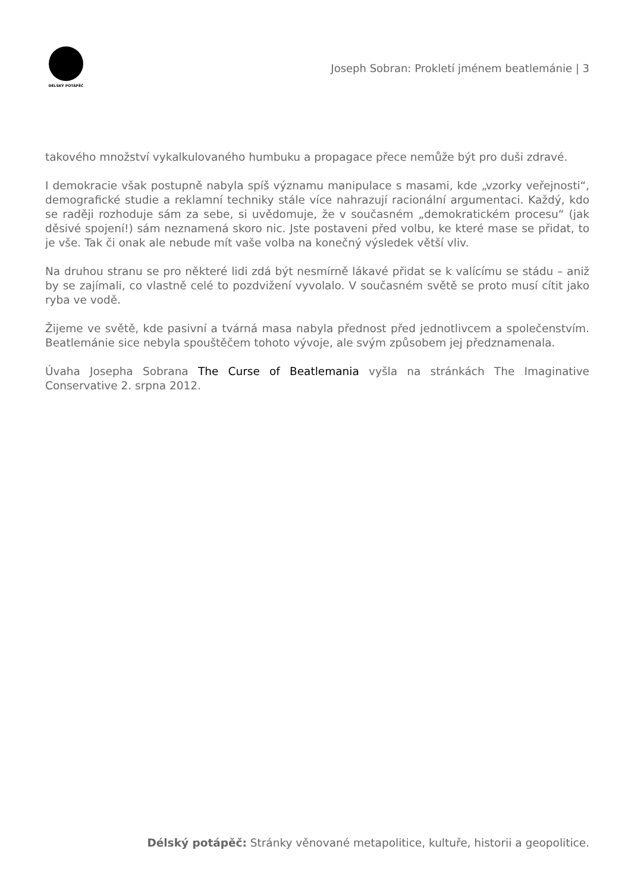DÉLSKÝ POTÁPĚČ
Joseph Sobran: Prokletí jménem beatlemánie | 3
takového množství vykalkulovaného humbuku a propagace přece nemůže být pro duši zdravé.
I demokracie však postupně nabyla spíš významu manipulace s masami, kde „vzorky veřejnosti“, demografické studie a reklamní techniky stále více nahrazují racionální argumentaci. Každý, kdo se raději rozhoduje sám za sebe, si uvědomuje, že v současném „demokratickém procesu“ (jak děsivé spojení!) sám neznamená skoro nic. Jste postaveni před volbu, ke které mase se přidat, to je vše. Tak či onak ale nebude mít vaše volba na konečný výsledek větší vliv.
Na druhou stranu se pro některé lidi zdá být nesmírně lákavé přidat se k valícímu se stádu – aniž by se zajímali, co vlastně celé to pozdvižení vyvolalo. V současném světě se proto musí cítit jako ryba ve vodě.
Žijeme ve světě, kde pasivní a tvárná masa nabyla přednost před jednotlivcem a společenstvím. Beatlemánie sice nebyla spouštěčem tohoto vývoje, ale svým způsobem jej předznamenala.
Úvaha Josepha Sobrana The Curse of Beatlemania vyšla na stránkách The Imaginative Conservative 2. srpna 2012.
Délský potápěč: Stránky věnované metapolitice, kultuře, historii a geopolitice.